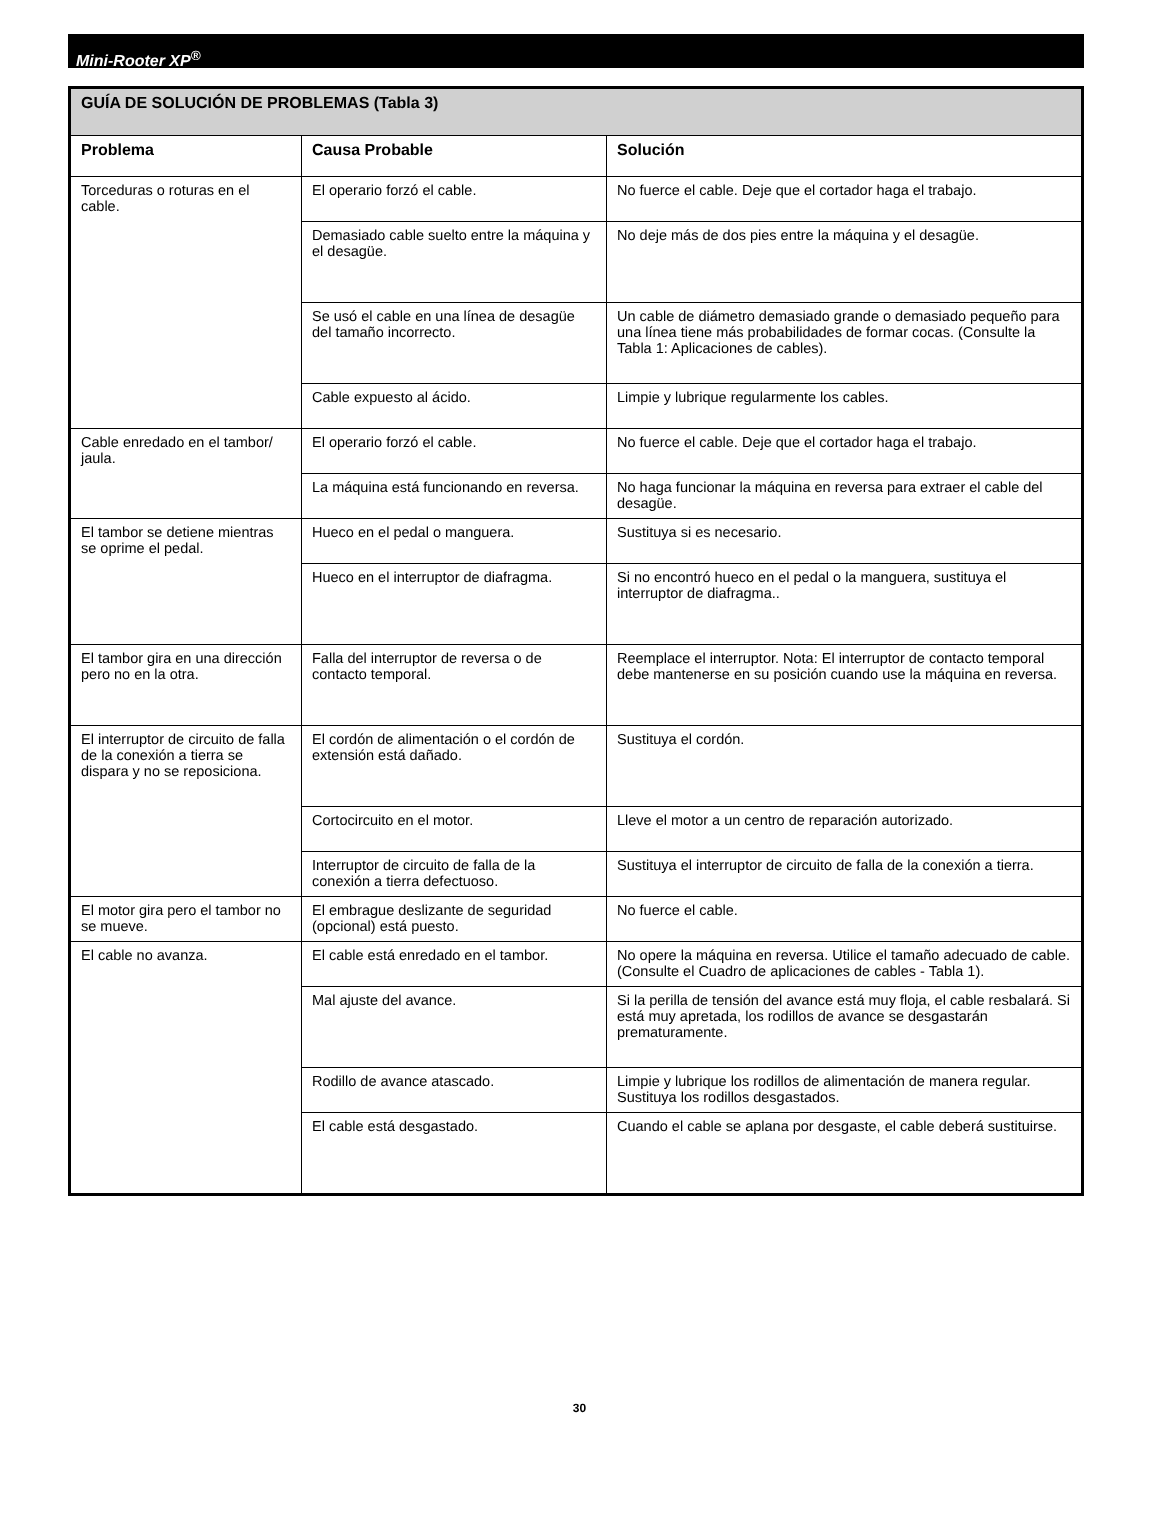Mini-Rooter XP<sup>®</sup>
| GUÍA DE SOLUCIÓN DE PROBLEMAS (Tabla 3) | | |
| --- | --- | --- |
| Problema | Causa Probable | Solución |
| Torceduras o roturas en el cable. | El operario forzó el cable. | No fuerce el cable. Deje que el cortador haga el trabajo. |
| | Demasiado cable suelto entre la máquina y el desagüe. | No deje más de dos pies entre la máquina y el desagüe. |
| | Se usó el cable en una línea de desagüe del tamaño incorrecto. | Un cable de diámetro demasiado grande o demasiado pequeño para una línea tiene más probabilidades de formar cocas. (Consulte la Tabla 1: Aplicaciones de cables). |
| | Cable expuesto al ácido. | Limpie y lubrique regularmente los cables. |
| Cable enredado en el tambor/ jaula. | El operario forzó el cable. | No fuerce el cable. Deje que el cortador haga el trabajo. |
| | La máquina está funcionando en reversa. | No haga funcionar la máquina en reversa para extraer el cable del desagüe. |
| El tambor se detiene mientras se oprime el pedal. | Hueco en el pedal o manguera. | Sustituya si es necesario. |
| | Hueco en el interruptor de diafragma. | Si no encontró hueco en el pedal o la manguera, sustituya el interruptor de diafragma.. |
| El tambor gira en una dirección pero no en la otra. | Falla del interruptor de reversa o de contacto temporal. | Reemplace el interruptor. Nota: El interruptor de contacto temporal debe mantenerse en su posición cuando use la máquina en reversa. |
| El interruptor de circuito de falla de la conexión a tierra se dispara y no se reposiciona. | El cordón de alimentación o el cordón de extensión está dañado. | Sustituya el cordón. |
| | Cortocircuito en el motor. | Lleve el motor a un centro de reparación autorizado. |
| | Interruptor de circuito de falla de la conexión a tierra defectuoso. | Sustituya el interruptor de circuito de falla de la conexión a tierra. |
| El motor gira pero el tambor no se mueve. | El embrague deslizante de seguridad (opcional) está puesto. | No fuerce el cable. |
| El cable no avanza. | El cable está enredado en el tambor. | No opere la máquina en reversa. Utilice el tamaño adecuado de cable. (Consulte el Cuadro de aplicaciones de cables - Tabla 1). |
| | Mal ajuste del avance. | Si la perilla de tensión del avance está muy floja, el cable resbalará. Si está muy apretada, los rodillos de avance se desgastarán prematuramente. |
| | Rodillo de avance atascado. | Limpie y lubrique los rodillos de alimentación de manera regular. Sustituya los rodillos desgastados. |
| | El cable está desgastado. | Cuando el cable se aplana por desgaste, el cable deberá sustituirse. |
30